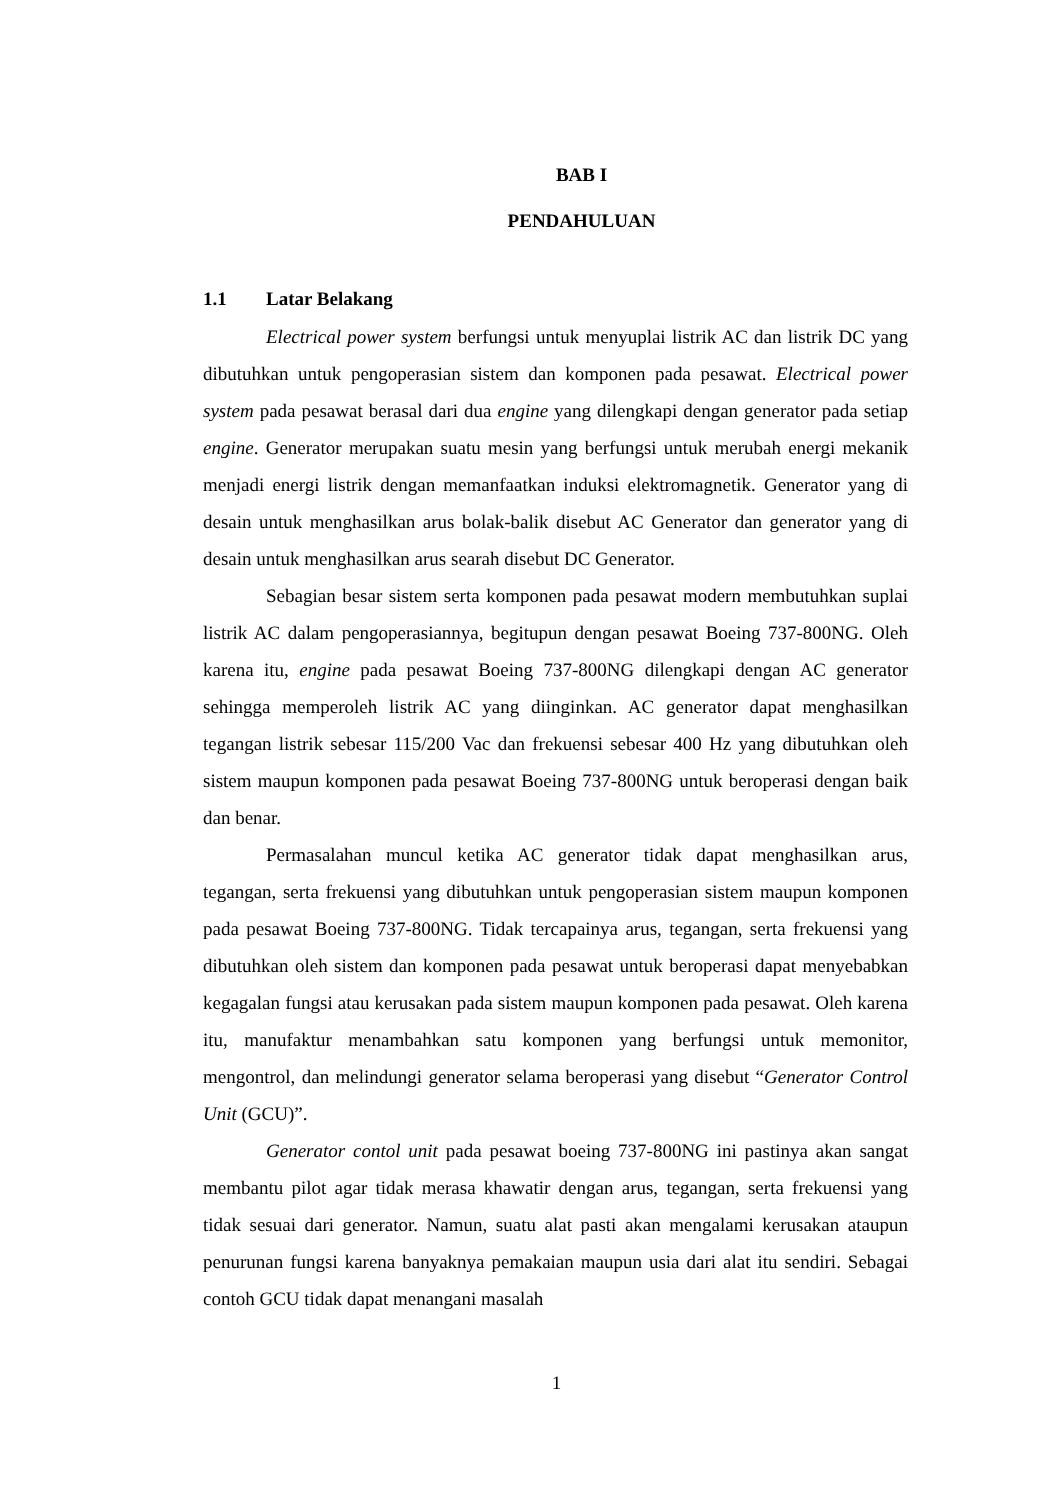BAB I
PENDAHULUAN
1.1 Latar Belakang
Electrical power system berfungsi untuk menyuplai listrik AC dan listrik DC yang dibutuhkan untuk pengoperasian sistem dan komponen pada pesawat. Electrical power system pada pesawat berasal dari dua engine yang dilengkapi dengan generator pada setiap engine. Generator merupakan suatu mesin yang berfungsi untuk merubah energi mekanik menjadi energi listrik dengan memanfaatkan induksi elektromagnetik. Generator yang di desain untuk menghasilkan arus bolak-balik disebut AC Generator dan generator yang di desain untuk menghasilkan arus searah disebut DC Generator.
Sebagian besar sistem serta komponen pada pesawat modern membutuhkan suplai listrik AC dalam pengoperasiannya, begitupun dengan pesawat Boeing 737-800NG. Oleh karena itu, engine pada pesawat Boeing 737-800NG dilengkapi dengan AC generator sehingga memperoleh listrik AC yang diinginkan. AC generator dapat menghasilkan tegangan listrik sebesar 115/200 Vac dan frekuensi sebesar 400 Hz yang dibutuhkan oleh sistem maupun komponen pada pesawat Boeing 737-800NG untuk beroperasi dengan baik dan benar.
Permasalahan muncul ketika AC generator tidak dapat menghasilkan arus, tegangan, serta frekuensi yang dibutuhkan untuk pengoperasian sistem maupun komponen pada pesawat Boeing 737-800NG. Tidak tercapainya arus, tegangan, serta frekuensi yang dibutuhkan oleh sistem dan komponen pada pesawat untuk beroperasi dapat menyebabkan kegagalan fungsi atau kerusakan pada sistem maupun komponen pada pesawat. Oleh karena itu, manufaktur menambahkan satu komponen yang berfungsi untuk memonitor, mengontrol, dan melindungi generator selama beroperasi yang disebut “Generator Control Unit (GCU)”.
Generator contol unit pada pesawat boeing 737-800NG ini pastinya akan sangat membantu pilot agar tidak merasa khawatir dengan arus, tegangan, serta frekuensi yang tidak sesuai dari generator. Namun, suatu alat pasti akan mengalami kerusakan ataupun penurunan fungsi karena banyaknya pemakaian maupun usia dari alat itu sendiri. Sebagai contoh GCU tidak dapat menangani masalah
1